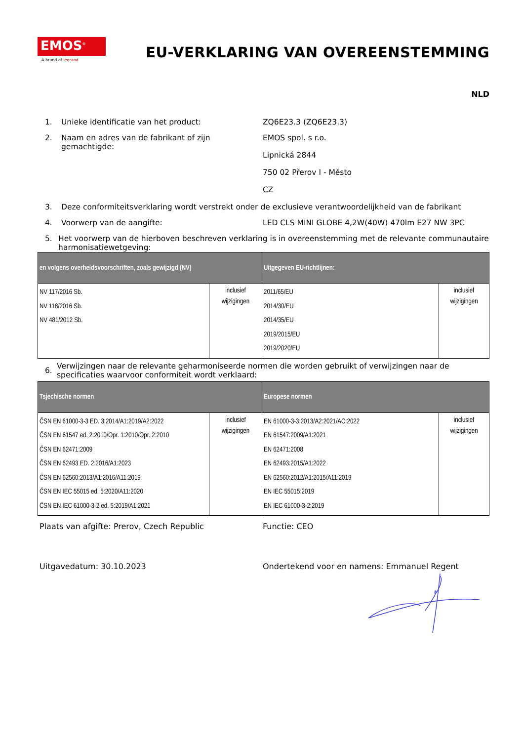EMOS<sup>®</sup>
A brand of legrand
EU-VERKLARING VAN OVEREENSTEMMING
NLD
1. Unieke identificatie van het product: ZQ6E23.3 (ZQ6E23.3)
2. Naam en adres van de fabrikant of zijn gemachtigde:
EMOS spol. s r.o.
Lipnická 2844
750 02 Přerov I - Město
CZ
3. Deze conformiteitsverklaring wordt verstrekt onder de exclusieve verantwoordelijkheid van de fabrikant
4. Voorwerp van de aangifte: LED CLS MINI GLOBE 4,2W(40W) 470lm E27 NW 3PC
5. Het voorwerp van de hierboven beschreven verklaring is in overeenstemming met de relevante communautaire harmonisatiewetgeving:
| en volgens overheidsvoorschriften, zoals gewijzigd (NV) | | Uitgegeven EU-richtlijnen: | |
| --- | --- | --- | --- |
| NV 117/2016 Sb. NV 118/2016 Sb. NV 481/2012 Sb. | inclusief wijzigingen | 2011/65/EU 2014/30/EU 2014/35/EU 2019/2015/EU 2019/2020/EU | inclusief wijzigingen |
6.
Verwijzingen naar de relevante geharmoniseerde normen die worden gebruikt of verwijzingen naar de specificaties waarvoor conformiteit wordt verklaard:
| Tsjechische normen | | Europese normen | |
| --- | --- | --- | --- |
| ČSN EN 61000-3-3 ED. 3:2014/A1:2019/A2:2022 ČSN EN 61547 ed. 2:2010/Opr. 1:2010/Opr. 2:2010 ČSN EN 62471:2009 ČSN EN 62493 ED. 2:2016/A1:2023 ČSN EN 62560:2013/A1:2016/A11:2019 ČSN EN IEC 55015 ed. 5:2020/A11:2020 ČSN EN IEC 61000-3-2 ed. 5:2019/A1:2021 | inclusief wijzigingen | EN 61000-3-3:2013/A2:2021/AC:2022 EN 61547:2009/A1:2021 EN 62471:2008 EN 62493:2015/A1:2022 EN 62560:2012/A1:2015/A11:2019 EN IEC 55015:2019 EN IEC 61000-3-2:2019 | inclusief wijzigingen |
Plaats van afgifte: Prerov, Czech Republic Functie: CEO
Uitgavedatum: 30.10.2023 Ondertekend voor en namens: Emmanuel Regent